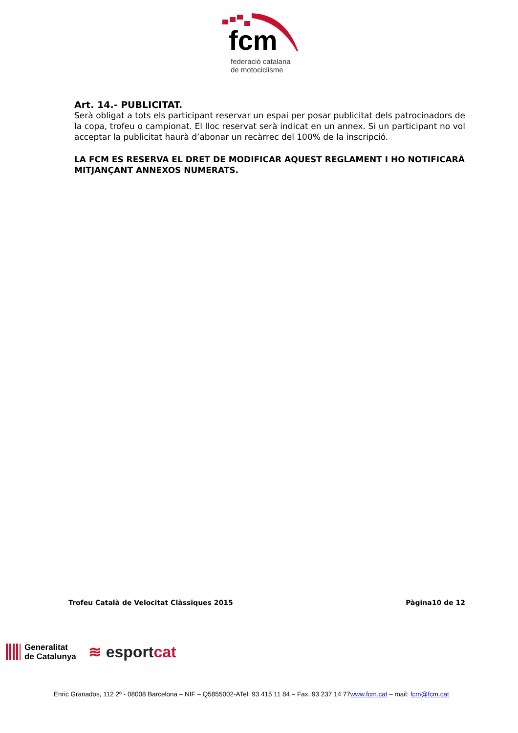fcm
federació catalana
de motociclisme
Art. 14.- PUBLICITAT.
Serà obligat a tots els participant reservar un espai per posar publicitat dels patrocinadors de la copa, trofeu o campionat. El lloc reservat serà indicat en un annex. Si un participant no vol acceptar la publicitat haurà d’abonar un recàrrec del 100% de la inscripció.
LA FCM ES RESERVA EL DRET DE MODIFICAR AQUEST REGLAMENT I HO NOTIFICARÀ MITJANÇANT ANNEXOS NUMERATS.
Trofeu Català de Velocitat Clàssiques 2015 Pàgina10 de 12
Generalitat
de Catalunya
≋ esportcat
Enric Granados, 112 2º - 08008 Barcelona – NIF – Q5855002-ATel. 93 415 11 84 – Fax. 93 237 14 77www.fcm.cat – mail: fcm@fcm.cat